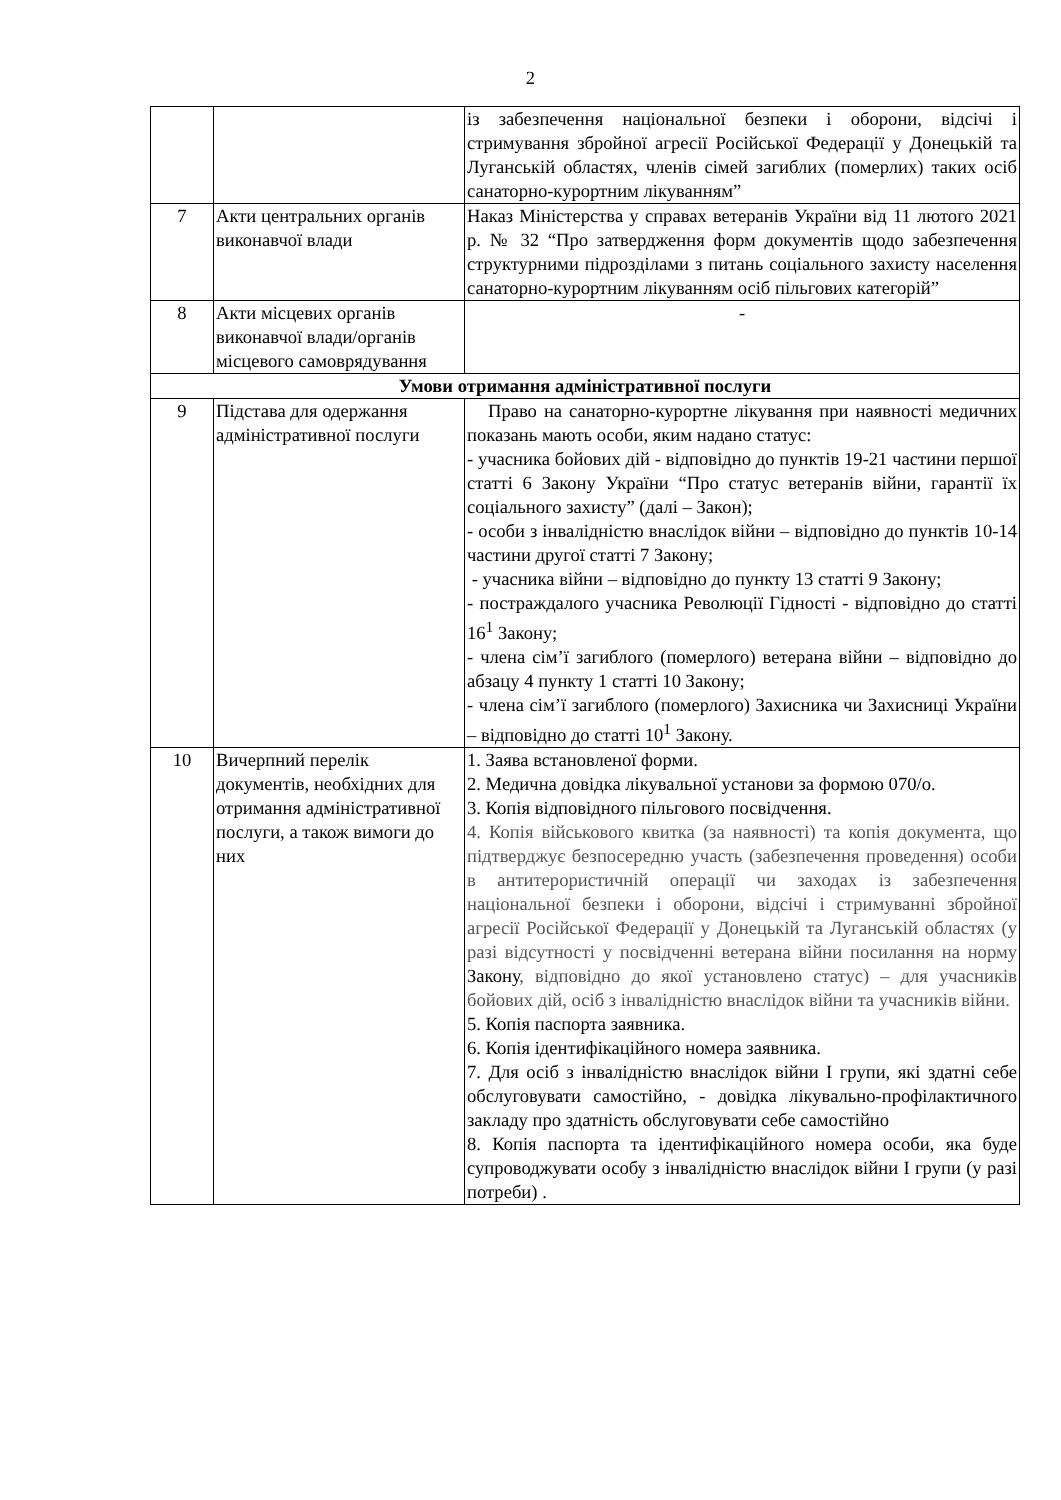2
| | | із забезпечення національної безпеки і оборони, відсічі і стримування збройної агресії Російської Федерації у Донецькій та Луганській областях, членів сімей загиблих (померлих) таких осіб санаторно-курортним лікуванням” |
| 7 | Акти центральних органів виконавчої влади | Наказ Міністерства у справах ветеранів України від 11 лютого 2021 р. № 32 “Про затвердження форм документів щодо забезпечення структурними підрозділами з питань соціального захисту населення санаторно-курортним лікуванням осіб пільгових категорій” |
| 8 | Акти місцевих органів виконавчої влади/органів місцевого самоврядування | - |
| Умови отримання адміністративної послуги | | |
| 9 | Підстава для одержання адміністративної послуги | Право на санаторно-курортне лікування при наявності медичних показань мають особи, яким надано статус: - учасника бойових дій - відповідно до пунктів 19-21 частини першої статті 6 Закону України “Про статус ветеранів війни, гарантії їх соціального захисту” (далі – Закон); - особи з інвалідністю внаслідок війни – відповідно до пунктів 10-14 частини другої статті 7 Закону; - учасника війни – відповідно до пункту 13 статті 9 Закону; - постраждалого учасника Революції Гідності - відповідно до статті 16<sup>1</sup> Закону; - члена сім’ї загиблого (померлого) ветерана війни – відповідно до абзацу 4 пункту 1 статті 10 Закону; - члена сім’ї загиблого (померлого) Захисника чи Захисниці України – відповідно до статті 10<sup>1</sup> Закону. |
| 10 | Вичерпний перелік документів, необхідних для отримання адміністративної послуги, а також вимоги до них | 1. Заява встановленої форми. 2. Медична довідка лікувальної установи за формою 070/о. 3. Копія відповідного пільгового посвідчення. 4. Копія військового квитка (за наявності) та копія документа, що підтверджує безпосередню участь (забезпечення проведення) особи в антитерористичній операції чи заходах із забезпечення національної безпеки і оборони, відсічі і стримуванні збройної агресії Російської Федерації у Донецькій та Луганській областях (у разі відсутності у посвідченні ветерана війни посилання на норму Закону , відповідно до якої установлено статус) – для учасників бойових дій, осіб з інвалідністю внаслідок війни та учасників війни. 5. Копія паспорта заявника. 6. Копія ідентифікаційного номера заявника. 7. Для осіб з інвалідністю внаслідок війни I групи, які здатні себе обслуговувати самостійно, - довідка лікувально-профілактичного закладу про здатність обслуговувати себе самостійно 8. Копія паспорта та ідентифікаційного номера особи, яка буде супроводжувати особу з інвалідністю внаслідок війни I групи (у разі потреби) . |